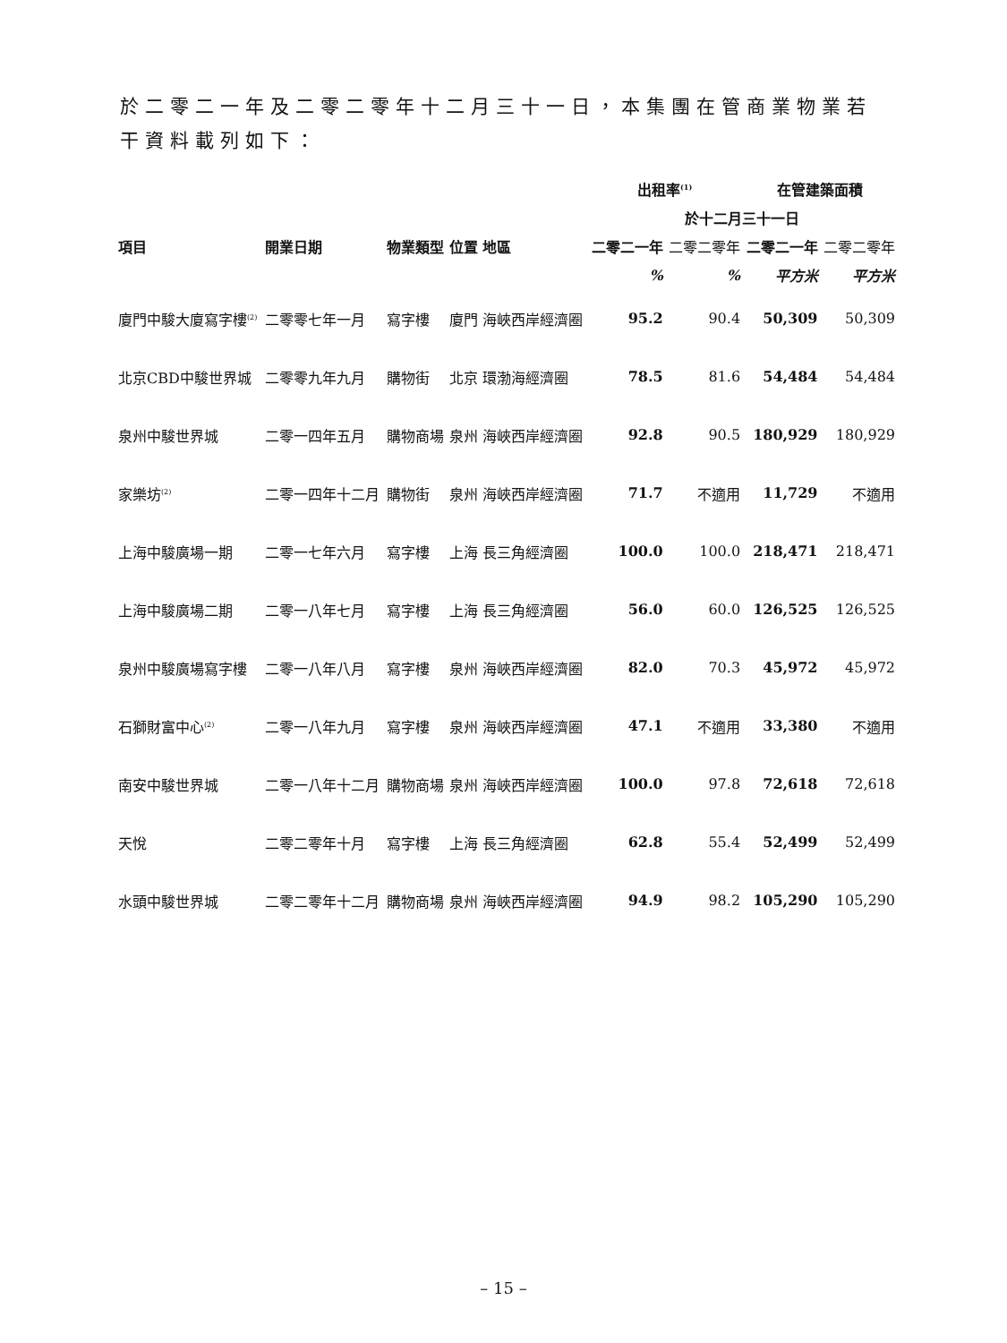於二零二一年及二零二零年十二月三十一日，本集團在管商業物業若干資料載列如下：
| | | | | | 出租率<sup>(1)</sup> | | 在管建築面積 | |
| --- | --- | --- | --- | --- | --- | --- | --- | --- |
| | | | | | 於十二月三十一日 | | | |
| 項目 | 開業日期 | 物業類型 | 位置 | 地區 | 二零二一年 | 二零二零年 | 二零二一年 | 二零二零年 |
| | | | | | % | % | 平方米 | 平方米 |
| 廈門中駿大廈寫字樓<sup>(2)</sup> | 二零零七年一月 | 寫字樓 | 廈門 | 海峽西岸經濟圈 | 95.2 | 90.4 | 50,309 | 50,309 |
| 北京CBD中駿世界城 | 二零零九年九月 | 購物街 | 北京 | 環渤海經濟圈 | 78.5 | 81.6 | 54,484 | 54,484 |
| 泉州中駿世界城 | 二零一四年五月 | 購物商場 | 泉州 | 海峽西岸經濟圈 | 92.8 | 90.5 | 180,929 | 180,929 |
| 家樂坊<sup>(2)</sup> | 二零一四年十二月 | 購物街 | 泉州 | 海峽西岸經濟圈 | 71.7 | 不適用 | 11,729 | 不適用 |
| 上海中駿廣場一期 | 二零一七年六月 | 寫字樓 | 上海 | 長三角經濟圈 | 100.0 | 100.0 | 218,471 | 218,471 |
| 上海中駿廣場二期 | 二零一八年七月 | 寫字樓 | 上海 | 長三角經濟圈 | 56.0 | 60.0 | 126,525 | 126,525 |
| 泉州中駿廣場寫字樓 | 二零一八年八月 | 寫字樓 | 泉州 | 海峽西岸經濟圈 | 82.0 | 70.3 | 45,972 | 45,972 |
| 石獅財富中心<sup>(2)</sup> | 二零一八年九月 | 寫字樓 | 泉州 | 海峽西岸經濟圈 | 47.1 | 不適用 | 33,380 | 不適用 |
| 南安中駿世界城 | 二零一八年十二月 | 購物商場 | 泉州 | 海峽西岸經濟圈 | 100.0 | 97.8 | 72,618 | 72,618 |
| 天悅 | 二零二零年十月 | 寫字樓 | 上海 | 長三角經濟圈 | 62.8 | 55.4 | 52,499 | 52,499 |
| 水頭中駿世界城 | 二零二零年十二月 | 購物商場 | 泉州 | 海峽西岸經濟圈 | 94.9 | 98.2 | 105,290 | 105,290 |
– 15 –